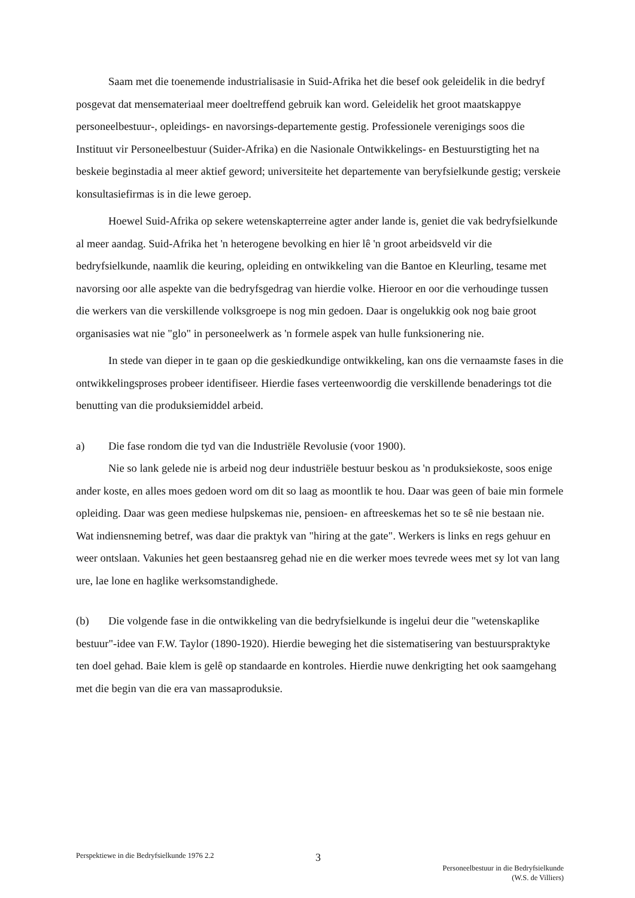Saam met die toenemende industrialisasie in Suid-Afrika het die besef ook geleidelik in die bedryf posgevat dat mensemateriaal meer doeltreffend gebruik kan word. Geleidelik het groot maatskappye personeelbestuur-, opleidings- en navorsings-departemente gestig. Professionele verenigings soos die Instituut vir Personeelbestuur (Suider-Afrika) en die Nasionale Ontwikkelings- en Bestuurstigting het na beskeie beginstadia al meer aktief geword; universiteite het departemente van beryfsielkunde gestig; verskeie konsultasiefirmas is in die lewe geroep.
Hoewel Suid-Afrika op sekere wetenskapterreine agter ander lande is, geniet die vak bedryfsielkunde al meer aandag. Suid-Afrika het 'n heterogene bevolking en hier lê 'n groot arbeidsveld vir die bedryfsielkunde, naamlik die keuring, opleiding en ontwikkeling van die Bantoe en Kleurling, tesame met navorsing oor alle aspekte van die bedryfsgedrag van hierdie volke. Hieroor en oor die verhoudinge tussen die werkers van die verskillende volksgroepe is nog min gedoen. Daar is ongelukkig ook nog baie groot organisasies wat nie "glo" in personeelwerk as 'n formele aspek van hulle funksionering nie.
In stede van dieper in te gaan op die geskiedkundige ontwikkeling, kan ons die vernaamste fases in die ontwikkelingsproses probeer identifiseer. Hierdie fases verteenwoordig die verskillende benaderings tot die benutting van die produksiemiddel arbeid.
a) Die fase rondom die tyd van die Industriële Revolusie (voor 1900).
Nie so lank gelede nie is arbeid nog deur industriële bestuur beskou as 'n produksiekoste, soos enige ander koste, en alles moes gedoen word om dit so laag as moontlik te hou. Daar was geen of baie min formele opleiding. Daar was geen mediese hulpskemas nie, pensioen- en aftreeskemas het so te sê nie bestaan nie. Wat indiensneming betref, was daar die praktyk van "hiring at the gate". Werkers is links en regs gehuur en weer ontslaan. Vakunies het geen bestaansreg gehad nie en die werker moes tevrede wees met sy lot van lang ure, lae lone en haglike werksomstandighede.
(b) Die volgende fase in die ontwikkeling van die bedryfsielkunde is ingelui deur die "wetenskaplike bestuur"-idee van F.W. Taylor (1890-1920). Hierdie beweging het die sistematisering van bestuurspraktyke ten doel gehad. Baie klem is gelê op standaarde en kontroles. Hierdie nuwe denkrigting het ook saamgehang met die begin van die era van massaproduksie.
Perspektiewe in die Bedryfsielkunde 1976 2.2
3
Personeelbestuur in die Bedryfsielkunde
(W.S. de Villiers)